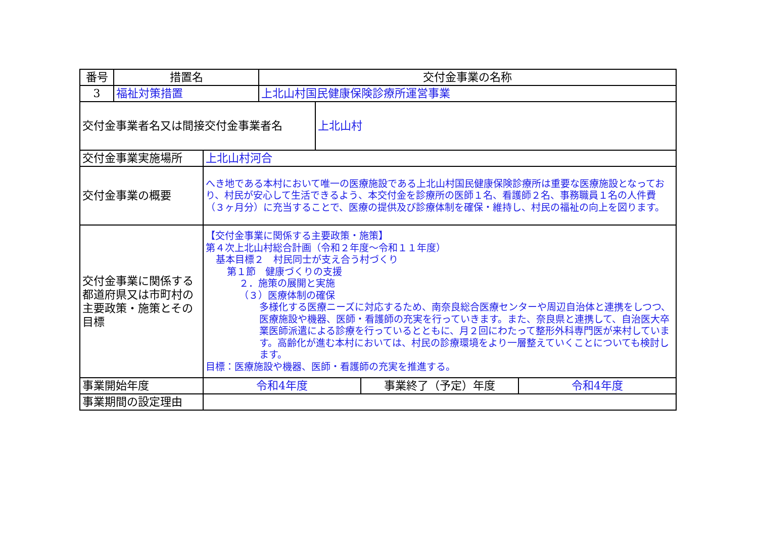| 番号 | 措置名 | 交付金事業の名称 |
| 3 | 福祉対策措置 | 上北山村国民健康保険診療所運営事業 |
| 交付金事業者名又は間接交付金事業者名 | 上北山村 |
| 交付金事業実施場所 | 上北山村河合 | | |
| 交付金事業の概要 | へき地である本村において唯一の医療施設である上北山村国民健康保険診療所は重要な医療施設となっており、村民が安心して生活できるよう、本交付金を診療所の医師１名、看護師２名、事務職員１名の人件費（３ヶ月分）に充当することで、医療の提供及び診療体制を確保・維持し、村民の福祉の向上を図ります。 | | |
| 交付金事業に関係する都道府県又は市町村の主要政策・施策とその目標 | 【交付金事業に関係する主要政策・施策】 第４次上北山村総合計画（令和２年度～令和１１年度） 基本目標２ 村民同士が支え合う村づくり 第１節 健康づくりの支援 ２．施策の展開と実施 （３）医療体制の確保 多様化する医療ニーズに対応するため、南奈良総合医療センターや周辺自治体と連携をしつつ、医療施設や機器、医師・看護師の充実を行っていきます。また、奈良県と連携して、自治医大卒業医師派遣による診療を行っているとともに、月２回にわたって整形外科専門医が来村しています。高齢化が進む本村においては、村民の診療環境をより一層整えていくことについても検討します。 目標：医療施設や機器、医師・看護師の充実を推進する。 | | |
| 事業開始年度 | 令和4年度 | 事業終了（予定）年度 | 令和4年度 |
| 事業期間の設定理由 | | | |